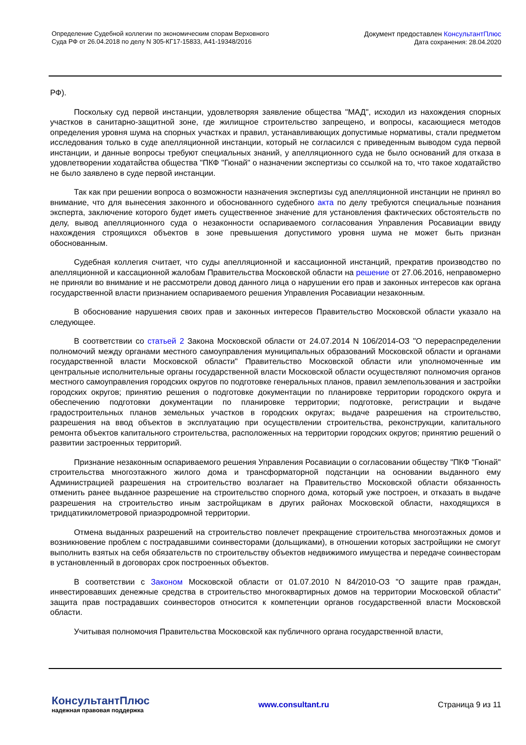Определение Судебной коллегии по экономическим спорам Верховного
Суда РФ от 26.04.2018 по делу N 305-КГ17-15833, А41-19348/2016
Документ предоставлен КонсультантПлюс
Дата сохранения: 28.04.2020
РФ).
Поскольку суд первой инстанции, удовлетворяя заявление общества "МАД", исходил из нахождения спорных участков в санитарно-защитной зоне, где жилищное строительство запрещено, и вопросы, касающиеся методов определения уровня шума на спорных участках и правил, устанавливающих допустимые нормативы, стали предметом исследования только в суде апелляционной инстанции, который не согласился с приведенным выводом суда первой инстанции, и данные вопросы требуют специальных знаний, у апелляционного суда не было оснований для отказа в удовлетворении ходатайства общества "ПКФ "Гюнай" о назначении экспертизы со ссылкой на то, что такое ходатайство не было заявлено в суде первой инстанции.
Так как при решении вопроса о возможности назначения экспертизы суд апелляционной инстанции не принял во внимание, что для вынесения законного и обоснованного судебного акта по делу требуются специальные познания эксперта, заключение которого будет иметь существенное значение для установления фактических обстоятельств по делу, вывод апелляционного суда о незаконности оспариваемого согласования Управления Росавиации ввиду нахождения строящихся объектов в зоне превышения допустимого уровня шума не может быть признан обоснованным.
Судебная коллегия считает, что суды апелляционной и кассационной инстанций, прекратив производство по апелляционной и кассационной жалобам Правительства Московской области на решение от 27.06.2016, неправомерно не приняли во внимание и не рассмотрели довод данного лица о нарушении его прав и законных интересов как органа государственной власти признанием оспариваемого решения Управления Росавиации незаконным.
В обоснование нарушения своих прав и законных интересов Правительство Московской области указало на следующее.
В соответствии со статьей 2 Закона Московской области от 24.07.2014 N 106/2014-ОЗ "О перераспределении полномочий между органами местного самоуправления муниципальных образований Московской области и органами государственной власти Московской области" Правительство Московской области или уполномоченные им центральные исполнительные органы государственной власти Московской области осуществляют полномочия органов местного самоуправления городских округов по подготовке генеральных планов, правил землепользования и застройки городских округов; принятию решения о подготовке документации по планировке территории городского округа и обеспечению подготовки документации по планировке территории; подготовке, регистрации и выдаче градостроительных планов земельных участков в городских округах; выдаче разрешения на строительство, разрешения на ввод объектов в эксплуатацию при осуществлении строительства, реконструкции, капитального ремонта объектов капитального строительства, расположенных на территории городских округов; принятию решений о развитии застроенных территорий.
Признание незаконным оспариваемого решения Управления Росавиации о согласовании обществу "ПКФ "Гюнай" строительства многоэтажного жилого дома и трансформаторной подстанции на основании выданного ему Администрацией разрешения на строительство возлагает на Правительство Московской области обязанность отменить ранее выданное разрешение на строительство спорного дома, который уже построен, и отказать в выдаче разрешения на строительство иным застройщикам в других районах Московской области, находящихся в тридцатикилометровой приаэродромной территории.
Отмена выданных разрешений на строительство повлечет прекращение строительства многоэтажных домов и возникновение проблем с пострадавшими соинвесторами (дольщиками), в отношении которых застройщики не смогут выполнить взятых на себя обязательств по строительству объектов недвижимого имущества и передаче соинвесторам в установленный в договорах срок построенных объектов.
В соответствии с Законом Московской области от 01.07.2010 N 84/2010-ОЗ "О защите прав граждан, инвестировавших денежные средства в строительство многоквартирных домов на территории Московской области" защита прав пострадавших соинвесторов относится к компетенции органов государственной власти Московской области.
Учитывая полномочия Правительства Московской как публичного органа государственной власти,
КонсультантПлюс
надежная правовая поддержка
www.consultant.ru Страница 9 из 11